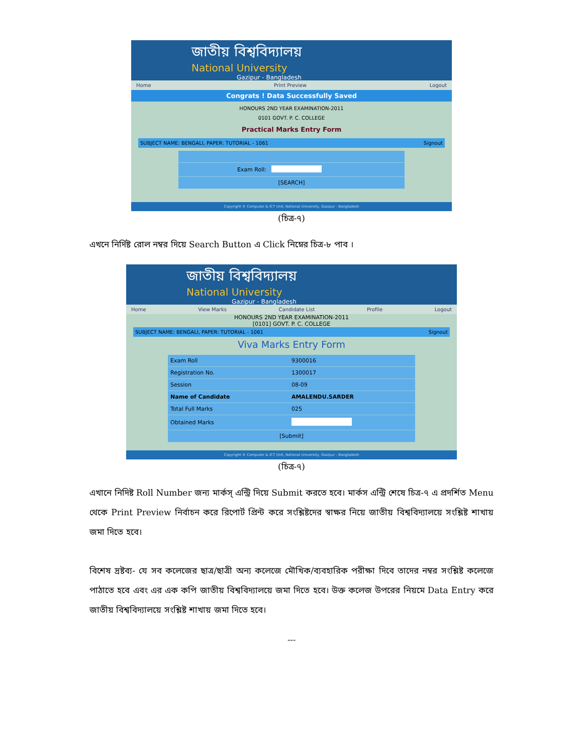জাতীয় বিশ্ববিদ্যালয়
National University
Gazipur - Bangladesh
Home Print Preview Logout
Congrats ! Data Successfully Saved
HONOURS 2ND YEAR EXAMINATION-2011
0101 GOVT. P. C. COLLEGE
Practical Marks Entry Form
SUBJECT NAME: BENGALI, PAPER: TUTORIAL - 1061 Signout
| Exam Roll: | |
| [SEARCH] | |
Copyright © Computer & ICT Unit, National University, Gazipur - Bangladesh
(চিত্র-৭)
এখনে নির্দিষ্ট রোল নম্বর দিয়ে Search Button এ Click নিম্নের চিত্র-৮ পাব ।
জাতীয় বিশ্ববিদ্যালয়
National University
Gazipur - Bangladesh
Home View Marks Candidate List Profile Logout
HONOURS 2ND YEAR EXAMINATION-2011
[0101] GOVT. P. C. COLLEGE
SUBJECT NAME: BENGALI, PAPER: TUTORIAL - 1061 Signout
Viva Marks Entry Form
| Exam Roll | 9300016 |
| Registration No. | 1300017 |
| Session | 08-09 |
| Name of Candidate | AMALENDU.SARDER |
| Total Full Marks | 025 |
| Obtained Marks | |
| [Submit] | |
Copyright © Computer & ICT Unit, National University, Gazipur - Bangladesh
(চিত্র-৭)
এখানে নিদিষ্ট Roll Number জন্য মার্কস্ এন্ট্রি দিয়ে Submit করতে হবে। মার্কস এন্ট্রি শেষে চিত্র-৭ এ প্রদর্শিত Menu থেকে Print Preview নির্বাচন করে রিপোর্ট প্রিন্ট করে সংশ্লিষ্টদের স্বাক্ষর নিয়ে জাতীয় বিশ্ববিদ্যালয়ে সংশ্লিষ্ট শাখায় জমা দিতে হবে।
বিশেষ দ্রষ্টব্য- যে সব কলেজের ছাত্র/ছাত্রী অন্য কলেজে মৌখিক/ব্যবহারিক পরীক্ষা দিবে তাদের নম্বর সংশ্লিষ্ট কলেজে পাঠাতে হবে এবং এর এক কপি জাতীয় বিশ্ববিদ্যালয়ে জমা দিতে হবে। উক্ত কলেজ উপরের নিয়মে Data Entry করে জাতীয় বিশ্ববিদ্যালয়ে সংশ্লিষ্ট শাখায় জমা দিতে হবে।
---